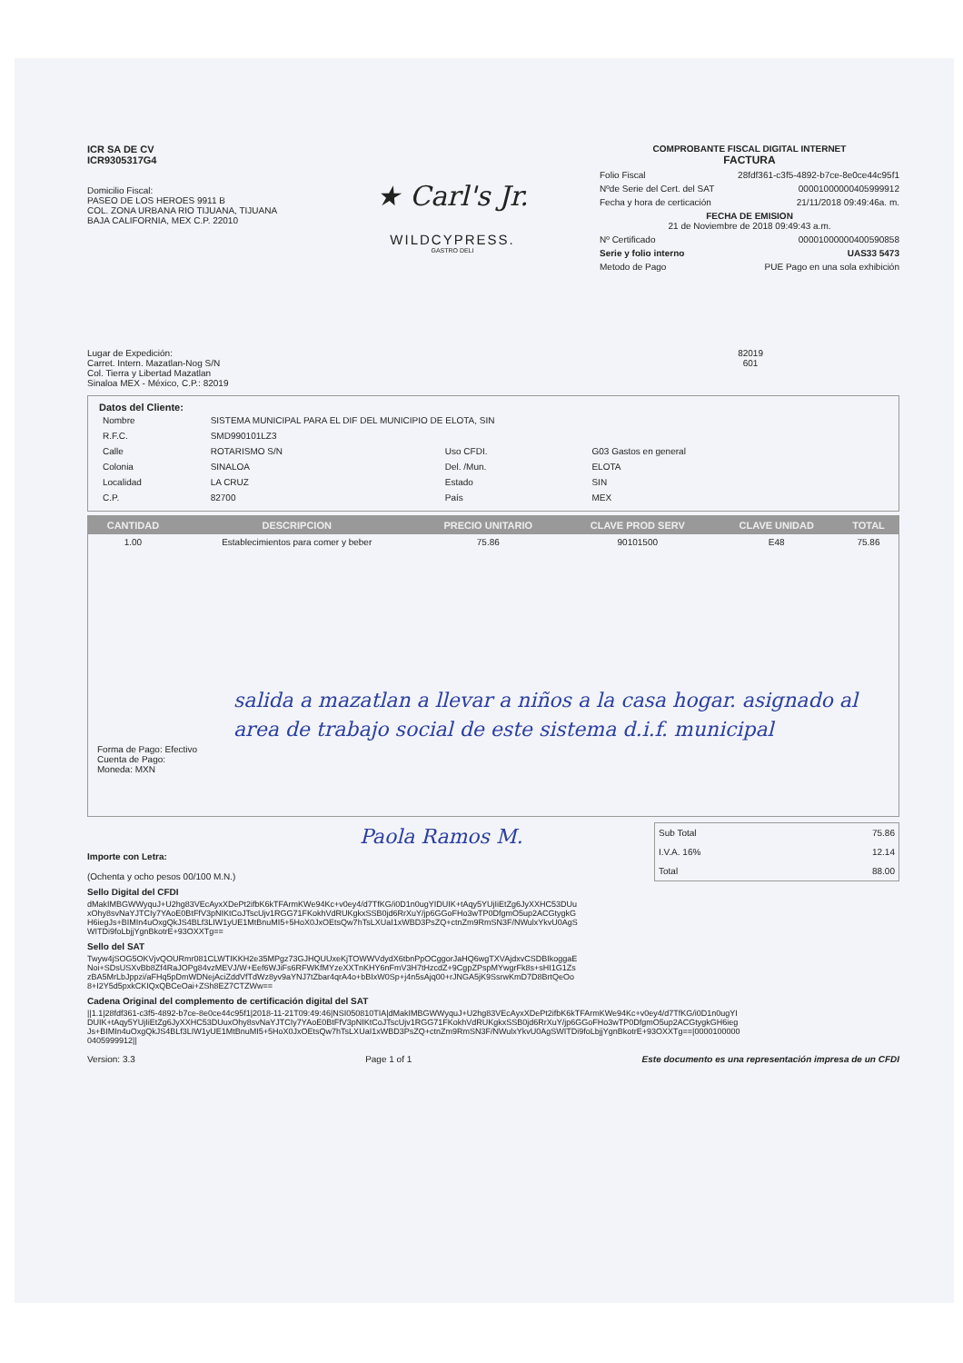ICR SA DE CV
ICR9305317G4
Domicilio Fiscal:
PASEO DE LOS HEROES 9911 B
COL. ZONA URBANA RIO TIJUANA, TIJUANA
BAJA CALIFORNIA, MEX C.P. 22010
★ Carl's Jr.
WILDCYPRESS.
GASTRO DELI
COMPROBANTE FISCAL DIGITAL INTERNET
FACTURA
Folio Fiscal 28fdf361-c3f5-4892-b7ce-8e0ce44c95f1
Nºde Serie del Cert. del SAT 00001000000405999912
Fecha y hora de certicación 21/11/2018 09:49:46a. m.
FECHA DE EMISION
21 de Noviembre de 2018 09:49:43 a.m.
Nº Certificado 00001000000400590858
Serie y folio interno UAS33 5473
Metodo de Pago PUE Pago en una sola exhibición
Lugar de Expedición:
Carret. Intern. Mazatlan-Nog S/N
Col. Tierra y Libertad Mazatlan
Sinaloa MEX - México, C.P.: 82019
82019
601
Datos del Cliente:
| Nombre | SISTEMA MUNICIPAL PARA EL DIF DEL MUNICIPIO DE ELOTA, SIN | | |
| R.F.C. | SMD990101LZ3 | | |
| Calle | ROTARISMO S/N | Uso CFDI. | G03 Gastos en general |
| Colonia | SINALOA | Del. /Mun. | ELOTA |
| Localidad | LA CRUZ | Estado | SIN |
| C.P. | 82700 | País | MEX |
| CANTIDAD | DESCRIPCION | PRECIO UNITARIO | CLAVE PROD SERV | CLAVE UNIDAD | TOTAL |
| --- | --- | --- | --- | --- | --- |
| 1.00 | Establecimientos para comer y beber | 75.86 | 90101500 | E48 | 75.86 |
salida a mazatlan a llevar a niños a la casa hogar. asignado al area de trabajo social de este sistema d.i.f. municipal
Forma de Pago: Efectivo
Cuenta de Pago:
Moneda: MXN
Paola Ramos M.
Importe con Letra:
(Ochenta y ocho pesos 00/100 M.N.)
| Sub Total | 75.86 |
| I.V.A. 16% | 12.14 |
| Total | 88.00 |
Sello Digital del CFDI
dMakIMBGWWyquJ+U2hg83VEcAyxXDePt2ifbK6kTFArmKWe94Kc+v0ey4/d7TfKG/i0D1n0ugYIDUIK+tAqy5YUjIiEtZg6JyXXHC53DUuxOhy8svNaYJTCIy7YAoE0BtFfV3pNIKtCoJTscUjv1RGG71FKokhVdRUKgkxSSB0jd6RrXuY/jp6GGoFHo3wTP0DfgmO5up2ACGtygkGH6iegJs+BIMIn4uOxgQkJS4BLf3LIW1yUE1MtBnuMI5+5HoX0JxOEtsQw7hTsLXUaI1xWBD3PsZQ+ctnZm9RmSN3F/NWulxYkvU0AgSWITDi9foLbjjYgnBkotrE+93OXXTg==
Sello del SAT
Twyw4jSOG5OKVjvQOURmr081CLWTIKKH2e35MPgz73GJHQUUxeKjTOWWVdydX6tbnPpOCggorJaHQ6wgTXVAjdxvCSDBIkoggaENoi+SDsUSXvBb8Zf4RaJOPg84vzMEVJ/W+Eef6WJiFs6RFWKfMYzeXXTnKHY6nFmV3H7tHzcdZ+9CgpZPspMYwgrFk8s+sHI1G1ZszBA5MrLbJppzi/aFHq5pDmWDNejAciZddVfTdWz8yv9aYNJ7tZbar4qrA4o+bBIxW0Sp+j4n5sAjq00+rJNGA5jK9SsrwKmD7D8BrtQeOo8+I2Y5d5pxkCKIQxQBCeOai+ZSh8EZ7CTZWw==
Cadena Original del complemento de certificación digital del SAT
||1.1|28fdf361-c3f5-4892-b7ce-8e0ce44c95f1|2018-11-21T09:49:46|NSI050810TIA|dMakIMBGWWyquJ+U2hg83VEcAyxXDePt2ifbK6kTFArmKWe94Kc+v0ey4/d7TfKG/i0D1n0ugYIDUIK+tAqy5YUjIiEtZg6JyXXHC53DUuxOhy8svNaYJTCIy7YAoE0BtFfV3pNIKtCoJTscUjv1RGG71FKokhVdRUKgkxSSB0jd6RrXuY/jp6GGoFHo3wTP0DfgmO5up2ACGtygkGH6iegJs+BIMIn4uOxgQkJS4BLf3LIW1yUE1MtBnuMI5+5HoX0JxOEtsQw7hTsLXUaI1xWBD3PsZQ+ctnZm9RmSN3F/NWulxYkvU0AgSWITDi9foLbjjYgnBkotrE+93OXXTg==|00001000000405999912||
Version: 3.3 Page 1 of 1 Este documento es una representación impresa de un CFDI